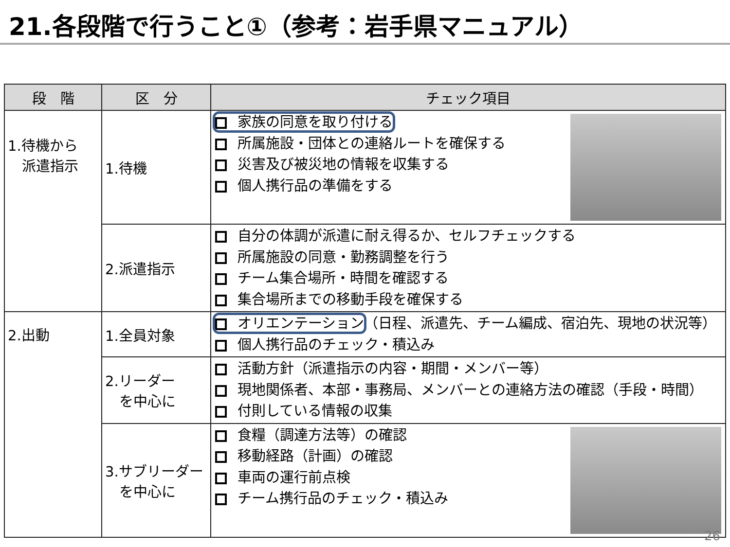21.各段階で行うこと①（参考：岩手県マニュアル）
| 段 階 | 区 分 | チェック項目 |
| --- | --- | --- |
| 1.待機から 派遣指示 | 1.待機 | 家族の同意を取り付ける 所属施設・団体との連絡ルートを確保する 災害及び被災地の情報を収集する 個人携行品の準備をする |
| | 2.派遣指示 | 自分の体調が派遣に耐え得るか、セルフチェックする 所属施設の同意・勤務調整を行う チーム集合場所・時間を確認する 集合場所までの移動手段を確保する |
| 2.出動 | 1.全員対象 | オリエンテーション （日程、派遣先、チーム編成、宿泊先、現地の状況等） 個人携行品のチェック・積込み |
| | 2.リーダー を中心に | 活動方針（派遣指示の内容・期間・メンバー等） 現地関係者、本部・事務局、メンバーとの連絡方法の確認（手段・時間） 付則している情報の収集 |
| | 3.サブリーダー を中心に | 食糧（調達方法等）の確認 移動経路（計画）の確認 車両の運行前点検 チーム携行品のチェック・積込み |
26